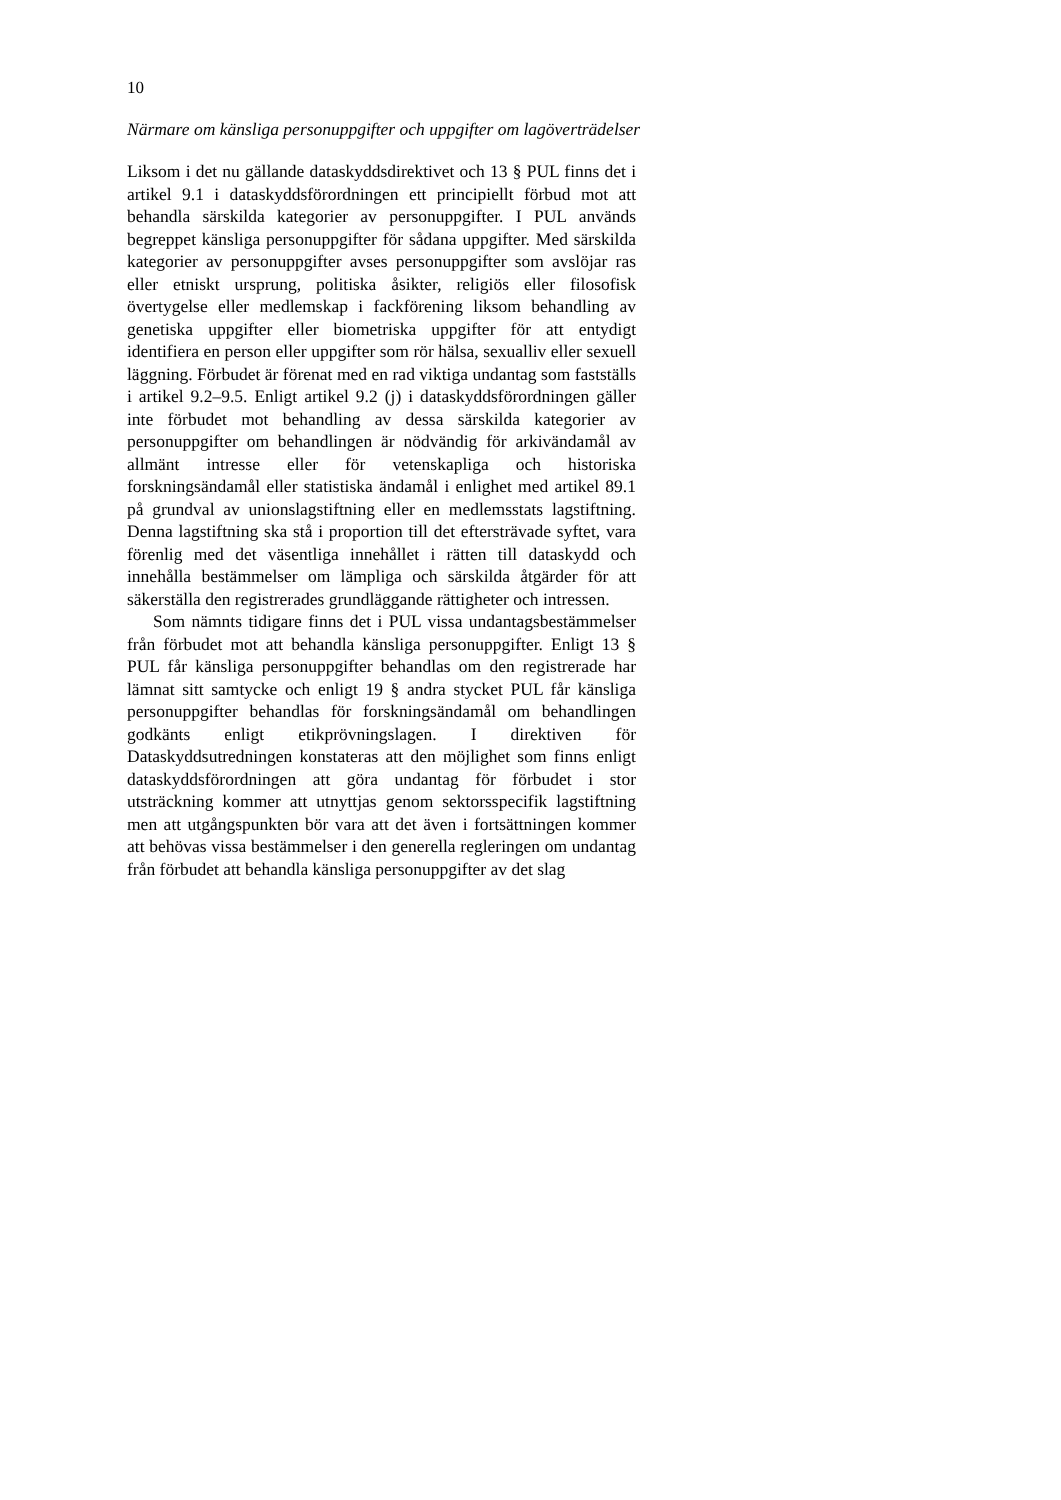10
Närmare om känsliga personuppgifter och uppgifter om lagöverträdelser
Liksom i det nu gällande dataskyddsdirektivet och 13 § PUL finns det i artikel 9.1 i dataskyddsförordningen ett principiellt förbud mot att behandla särskilda kategorier av personuppgifter. I PUL används begreppet känsliga personuppgifter för sådana uppgifter. Med särskilda kategorier av personuppgifter avses personuppgifter som avslöjar ras eller etniskt ursprung, politiska åsikter, religiös eller filosofisk övertygelse eller medlemskap i fackförening liksom behandling av genetiska uppgifter eller biometriska uppgifter för att entydigt identifiera en person eller uppgifter som rör hälsa, sexualliv eller sexuell läggning. Förbudet är förenat med en rad viktiga undantag som fastställs i artikel 9.2–9.5. Enligt artikel 9.2 (j) i dataskyddsförordningen gäller inte förbudet mot behandling av dessa särskilda kategorier av personuppgifter om behandlingen är nödvändig för arkivändamål av allmänt intresse eller för vetenskapliga och historiska forskningsändamål eller statistiska ändamål i enlighet med artikel 89.1 på grundval av unionslagstiftning eller en medlemsstats lagstiftning. Denna lagstiftning ska stå i proportion till det eftersträvade syftet, vara förenlig med det väsentliga innehållet i rätten till dataskydd och innehålla bestämmelser om lämpliga och särskilda åtgärder för att säkerställa den registrerades grundläggande rättigheter och intressen.
Som nämnts tidigare finns det i PUL vissa undantagsbestämmelser från förbudet mot att behandla känsliga personuppgifter. Enligt 13 § PUL får känsliga personuppgifter behandlas om den registrerade har lämnat sitt samtycke och enligt 19 § andra stycket PUL får känsliga personuppgifter behandlas för forskningsändamål om behandlingen godkänts enligt etikprövningslagen. I direktiven för Dataskyddsutredningen konstateras att den möjlighet som finns enligt dataskyddsförordningen att göra undantag för förbudet i stor utsträckning kommer att utnyttjas genom sektorsspecifik lagstiftning men att utgångspunkten bör vara att det även i fortsättningen kommer att behövas vissa bestämmelser i den generella regleringen om undantag från förbudet att behandla känsliga personuppgifter av det slag